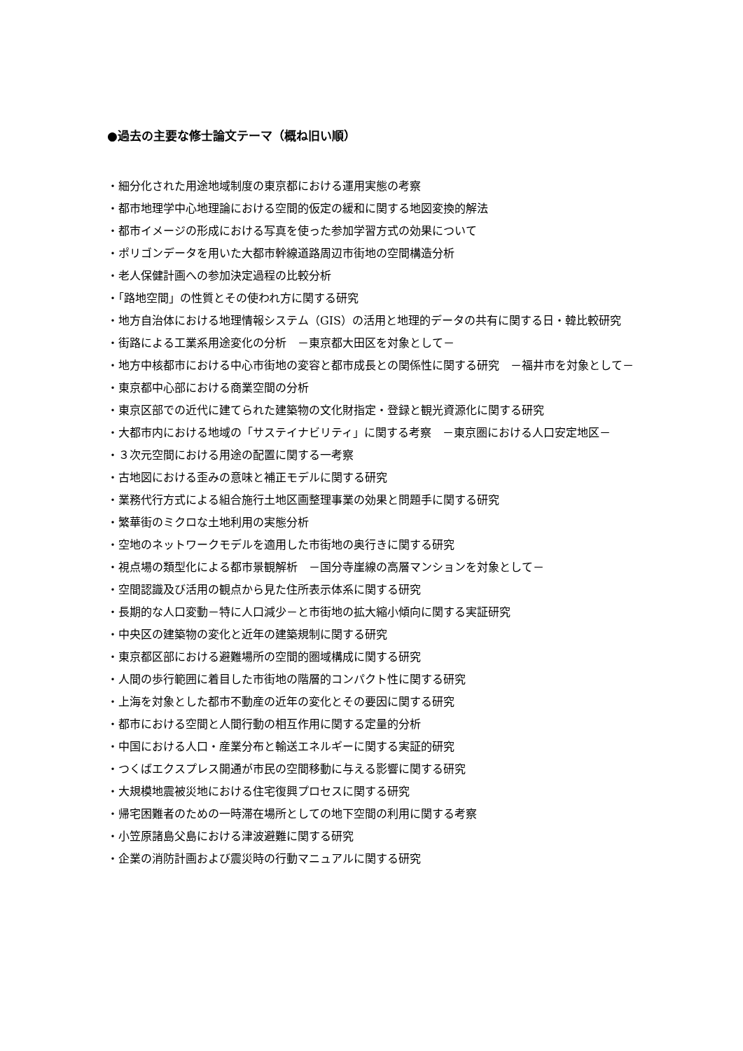●過去の主要な修士論文テーマ（概ね旧い順）
・細分化された用途地域制度の東京都における運用実態の考察
・都市地理学中心地理論における空間的仮定の緩和に関する地図変換的解法
・都市イメージの形成における写真を使った参加学習方式の効果について
・ポリゴンデータを用いた大都市幹線道路周辺市街地の空間構造分析
・老人保健計画への参加決定過程の比較分析
・「路地空間」の性質とその使われ方に関する研究
・地方自治体における地理情報システム（GIS）の活用と地理的データの共有に関する日・韓比較研究
・街路による工業系用途変化の分析　－東京都大田区を対象として－
・地方中核都市における中心市街地の変容と都市成長との関係性に関する研究　－福井市を対象として－
・東京都中心部における商業空間の分析
・東京区部での近代に建てられた建築物の文化財指定・登録と観光資源化に関する研究
・大都市内における地域の「サステイナビリティ」に関する考察　－東京圏における人口安定地区－
・３次元空間における用途の配置に関する一考察
・古地図における歪みの意味と補正モデルに関する研究
・業務代行方式による組合施行土地区画整理事業の効果と問題手に関する研究
・繁華街のミクロな土地利用の実態分析
・空地のネットワークモデルを適用した市街地の奥行きに関する研究
・視点場の類型化による都市景観解析　－国分寺崖線の高層マンションを対象として－
・空間認識及び活用の観点から見た住所表示体系に関する研究
・長期的な人口変動－特に人口減少－と市街地の拡大縮小傾向に関する実証研究
・中央区の建築物の変化と近年の建築規制に関する研究
・東京都区部における避難場所の空間的圏域構成に関する研究
・人間の歩行範囲に着目した市街地の階層的コンパクト性に関する研究
・上海を対象とした都市不動産の近年の変化とその要因に関する研究
・都市における空間と人間行動の相互作用に関する定量的分析
・中国における人口・産業分布と輸送エネルギーに関する実証的研究
・つくばエクスプレス開通が市民の空間移動に与える影響に関する研究
・大規模地震被災地における住宅復興プロセスに関する研究
・帰宅困難者のための一時滞在場所としての地下空間の利用に関する考察
・小笠原諸島父島における津波避難に関する研究
・企業の消防計画および震災時の行動マニュアルに関する研究